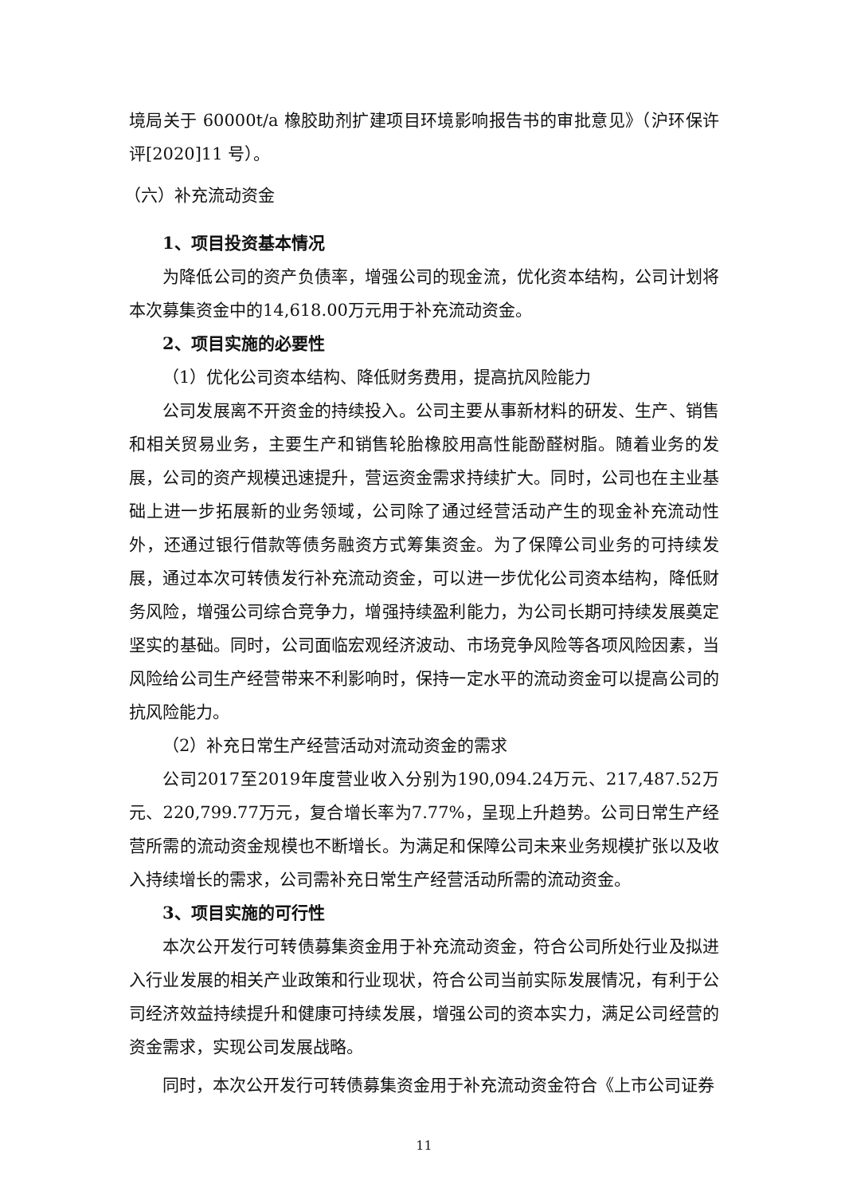境局关于 60000t/a 橡胶助剂扩建项目环境影响报告书的审批意见》（沪环保许评[2020]11 号）。
（六）补充流动资金
1、项目投资基本情况
为降低公司的资产负债率，增强公司的现金流，优化资本结构，公司计划将本次募集资金中的14,618.00万元用于补充流动资金。
2、项目实施的必要性
（1）优化公司资本结构、降低财务费用，提高抗风险能力
公司发展离不开资金的持续投入。公司主要从事新材料的研发、生产、销售和相关贸易业务，主要生产和销售轮胎橡胶用高性能酚醛树脂。随着业务的发展，公司的资产规模迅速提升，营运资金需求持续扩大。同时，公司也在主业基础上进一步拓展新的业务领域，公司除了通过经营活动产生的现金补充流动性外，还通过银行借款等债务融资方式筹集资金。为了保障公司业务的可持续发展，通过本次可转债发行补充流动资金，可以进一步优化公司资本结构，降低财务风险，增强公司综合竞争力，增强持续盈利能力，为公司长期可持续发展奠定坚实的基础。同时，公司面临宏观经济波动、市场竞争风险等各项风险因素，当风险给公司生产经营带来不利影响时，保持一定水平的流动资金可以提高公司的抗风险能力。
（2）补充日常生产经营活动对流动资金的需求
公司2017至2019年度营业收入分别为190,094.24万元、217,487.52万元、220,799.77万元，复合增长率为7.77%，呈现上升趋势。公司日常生产经营所需的流动资金规模也不断增长。为满足和保障公司未来业务规模扩张以及收入持续增长的需求，公司需补充日常生产经营活动所需的流动资金。
3、项目实施的可行性
本次公开发行可转债募集资金用于补充流动资金，符合公司所处行业及拟进入行业发展的相关产业政策和行业现状，符合公司当前实际发展情况，有利于公司经济效益持续提升和健康可持续发展，增强公司的资本实力，满足公司经营的资金需求，实现公司发展战略。
同时，本次公开发行可转债募集资金用于补充流动资金符合《上市公司证券
11